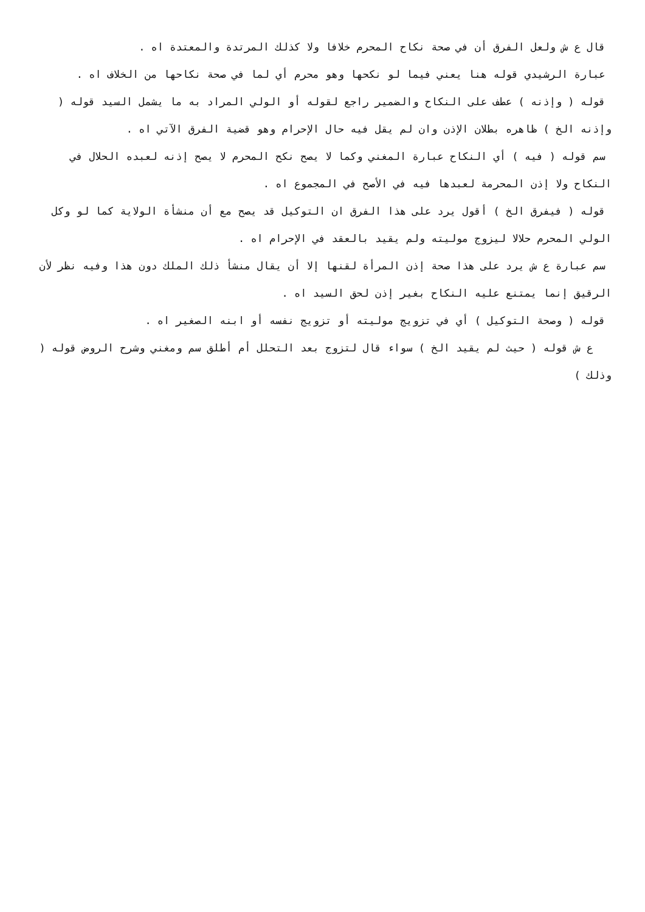قال ع ش ولعل الفرق أن في صحة نكاح المحرم خلافا ولا كذلك المرتدة والمعتدة اه .
عبارة الرشيدي قوله هنا يعني فيما لو نكحها وهو محرم أي لما في صحة نكاحها من الخلاف اه .
قوله ( وإذنه ) عطف على النكاح والضمير راجع لقوله أو الولي المراد به ما يشمل السيد قوله ( وإذنه الخ ) ظاهره بطلان الإذن وان لم يقل فيه حال الإحرام وهو قضية الفرق الآتي اه .
سم قوله ( فيه ) أي النكاح عبارة المغني وكما لا يصح نكح المحرم لا يصح إذنه لعبده الحلال في النكاح ولا إذن المحرمة لعبدها فيه في الأصح في المجموع اه .
قوله ( فيفرق الخ ) أقول يرد على هذا الفرق ان التوكيل قد يصح مع أن منشأة الولاية كما لو وكل الولي المحرم حلالا ليزوج موليته ولم يقيد بالعقد في الإحرام اه .
سم عبارة ع ش يرد على هذا صحة إذن المرأة لقنها إلا أن يقال منشأ ذلك الملك دون هذا وفيه نظر لأن الرقيق إنما يمتنع عليه النكاح بغير إذن لحق السيد اه .
قوله ( وصحة التوكيل ) أي في تزويج موليته أو تزويج نفسه أو ابنه الصغير اه .
ع ش قوله ( حيث لم يقيد الخ ) سواء قال لتزوج بعد التحلل أم أطلق سم ومغني وشرح الروض قوله ( وذلك )